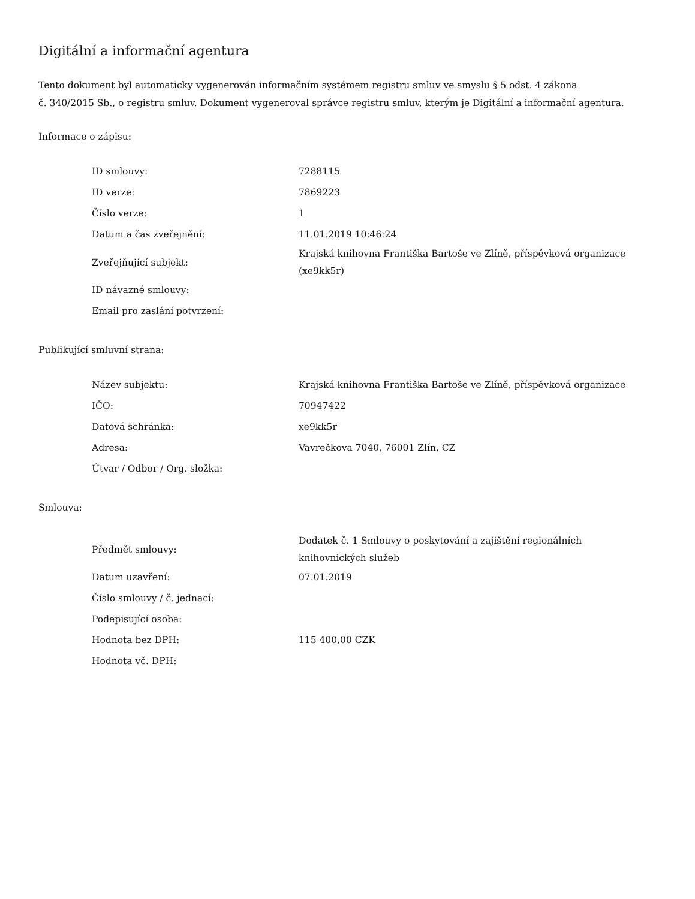Digitální a informační agentura
Tento dokument byl automaticky vygenerován informačním systémem registru smluv ve smyslu § 5 odst. 4 zákona
č. 340/2015 Sb., o registru smluv. Dokument vygeneroval správce registru smluv, kterým je Digitální a informační agentura.
Informace o zápisu:
| ID smlouvy: | 7288115 |
| ID verze: | 7869223 |
| Číslo verze: | 1 |
| Datum a čas zveřejnění: | 11.01.2019 10:46:24 |
| Zveřejňující subjekt: | Krajská knihovna Františka Bartoše ve Zlíně, příspěvková organizace (xe9kk5r) |
| ID návazné smlouvy: | |
| Email pro zaslání potvrzení: | |
Publikující smluvní strana:
| Název subjektu: | Krajská knihovna Františka Bartoše ve Zlíně, příspěvková organizace |
| IČO: | 70947422 |
| Datová schránka: | xe9kk5r |
| Adresa: | Vavrečkova 7040, 76001 Zlín, CZ |
| Útvar / Odbor / Org. složka: | |
Smlouva:
| Předmět smlouvy: | Dodatek č. 1 Smlouvy o poskytování a zajištění regionálních knihovnických služeb |
| Datum uzavření: | 07.01.2019 |
| Číslo smlouvy / č. jednací: | |
| Podepisující osoba: | |
| Hodnota bez DPH: | 115 400,00 CZK |
| Hodnota vč. DPH: | |